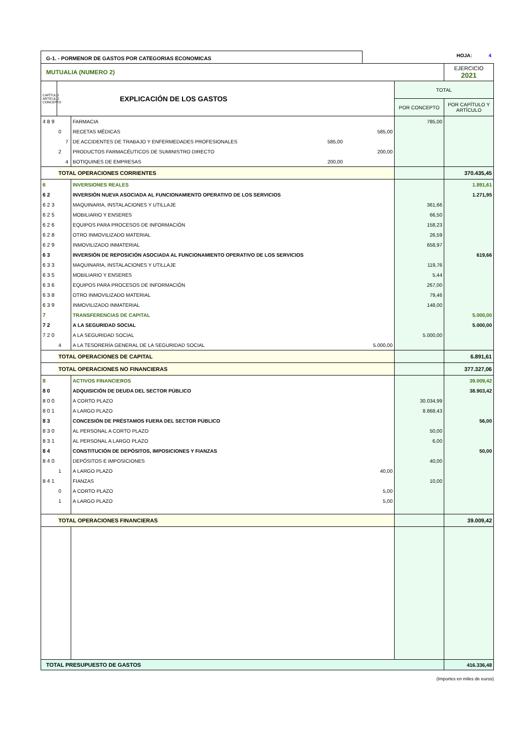G-1. - PORMENOR DE GASTOS POR CATEGORIAS ECONOMICAS
HOJA: 4
| MUTUALIA (NUMERO 2) | EJERCICIO 2021 |
| CAPÍTULO ARTÍCULO CONCEPTO | EXPLICACIÓN DE LOS GASTOS | | | | TOTAL | |
| | | | | | POR CONCEPTO | POR CAPÍTULO Y ARTÍCULO |
| 489 | | | FARMACIA | | 785,00 | |
| | 0 | | RECETAS MÉDICAS | 585,00 | | |
| | | 7 | DE ACCIDENTES DE TRABAJO Y ENFERMEDADES PROFESIONALES 585,00 | | | |
| | 2 | | PRODUCTOS FARMACÉUTICOS DE SUMINISTRO DIRECTO | 200,00 | | |
| | | 4 | BOTIQUINES DE EMPRESAS 200,00 | | | |
| | TOTAL OPERACIONES CORRIENTES | | | | | 370.435,45 |
| 6 | | | INVERSIONES REALES | | | 1.891,61 |
| 62 | | | INVERSIÓN NUEVA ASOCIADA AL FUNCIONAMIENTO OPERATIVO DE LOS SERVICIOS | | | 1.271,95 |
| 623 | | | MAQUINARIA, INSTALACIONES Y UTILLAJE | | 361,66 | |
| 625 | | | MOBILIARIO Y ENSERES | | 66,50 | |
| 626 | | | EQUIPOS PARA PROCESOS DE INFORMACIÓN | | 158,23 | |
| 628 | | | OTRO INMOVILIZADO MATERIAL | | 26,59 | |
| 629 | | | INMOVILIZADO INMATERIAL | | 658,97 | |
| 63 | | | INVERSIÓN DE REPOSICIÓN ASOCIADA AL FUNCIONAMIENTO OPERATIVO DE LOS SERVICIOS | | | 619,66 |
| 633 | | | MAQUINARIA, INSTALACIONES Y UTILLAJE | | 119,76 | |
| 635 | | | MOBILIARIO Y ENSERES | | 5,44 | |
| 636 | | | EQUIPOS PARA PROCESOS DE INFORMACIÓN | | 267,00 | |
| 638 | | | OTRO INMOVILIZADO MATERIAL | | 79,46 | |
| 639 | | | INMOVILIZADO INMATERIAL | | 148,00 | |
| 7 | | | TRANSFERENCIAS DE CAPITAL | | | 5.000,00 |
| 72 | | | A LA SEGURIDAD SOCIAL | | | 5.000,00 |
| 720 | | | A LA SEGURIDAD SOCIAL | | 5.000,00 | |
| | 4 | | A LA TESORERÍA GENERAL DE LA SEGURIDAD SOCIAL | 5.000,00 | | |
| | TOTAL OPERACIONES DE CAPITAL | | | | | 6.891,61 |
| | TOTAL OPERACIONES NO FINANCIERAS | | | | | 377.327,06 |
| 8 | | | ACTIVOS FINANCIEROS | | | 39.009,42 |
| 80 | | | ADQUISICIÓN DE DEUDA DEL SECTOR PÚBLICO | | | 38.903,42 |
| 800 | | | A CORTO PLAZO | | 30.034,99 | |
| 801 | | | A LARGO PLAZO | | 8.868,43 | |
| 83 | | | CONCESIÓN DE PRÉSTAMOS FUERA DEL SECTOR PÚBLICO | | | 56,00 |
| 830 | | | AL PERSONAL A CORTO PLAZO | | 50,00 | |
| 831 | | | AL PERSONAL A LARGO PLAZO | | 6,00 | |
| 84 | | | CONSTITUCIÓN DE DEPÓSITOS, IMPOSICIONES Y FIANZAS | | | 50,00 |
| 840 | | | DEPÓSITOS E IMPOSICIONES | | 40,00 | |
| | 1 | | A LARGO PLAZO | 40,00 | | |
| 841 | | | FIANZAS | | 10,00 | |
| | 0 | | A CORTO PLAZO | 5,00 | | |
| | 1 | | A LARGO PLAZO | 5,00 | | |
| | TOTAL OPERACIONES FINANCIERAS | | | | | 39.009,42 |
| TOTAL PRESUPUESTO DE GASTOS | | | | | | 416.336,48 |
(Importes en miles de euros)